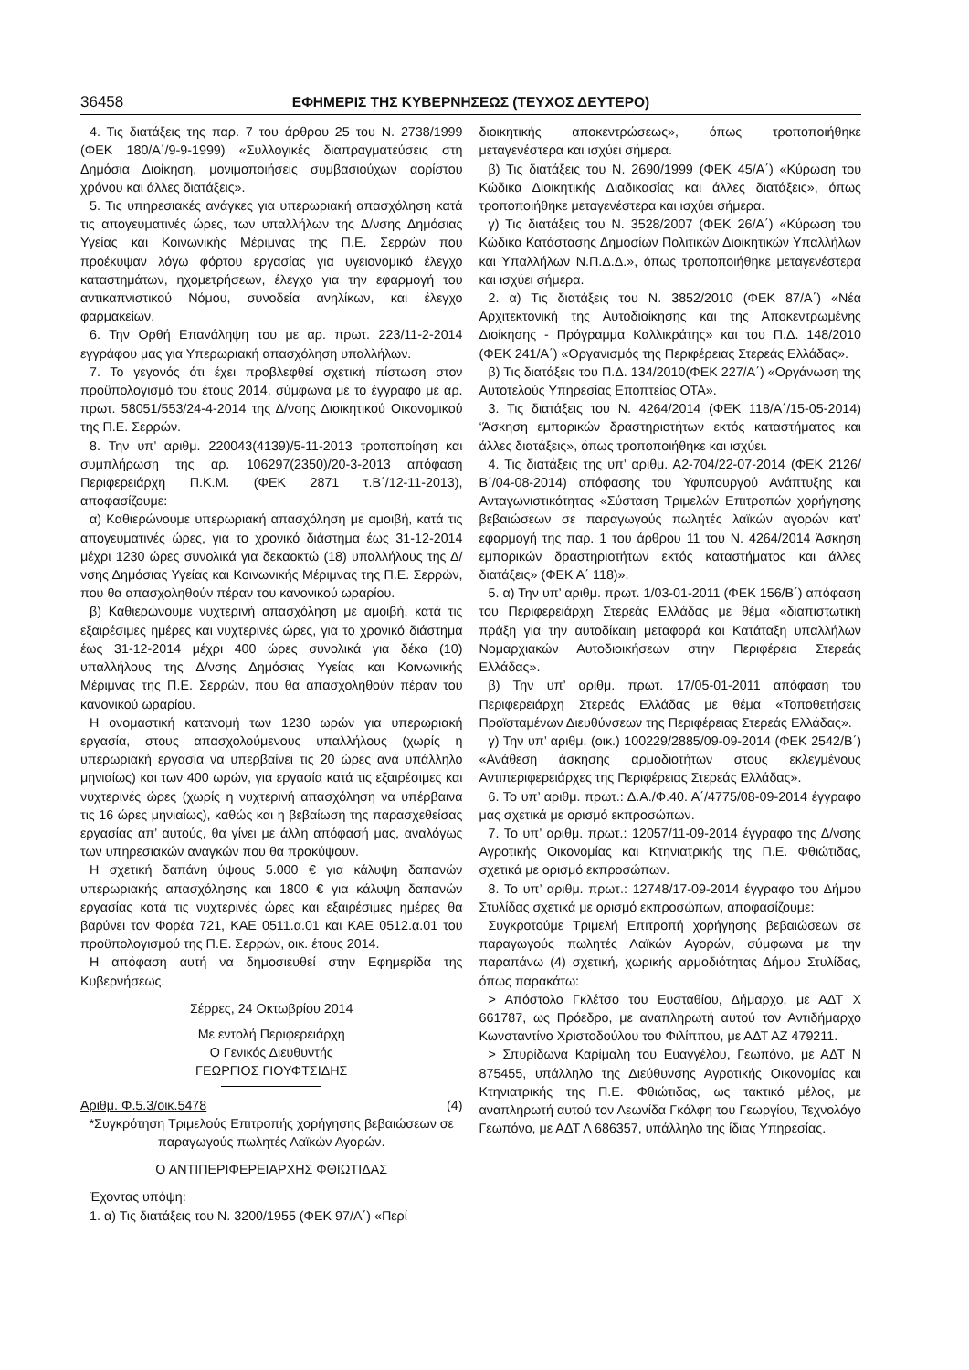36458 ΕΦΗΜΕΡΙΣ ΤΗΣ ΚΥΒΕΡΝΗΣΕΩΣ (ΤΕΥΧΟΣ ΔΕΥΤΕΡΟ)
4. Τις διατάξεις της παρ. 7 του άρθρου 25 του Ν. 2738/1999 (ΦΕΚ 180/Α΄/9-9-1999) «Συλλογικές διαπραγματεύσεις στη Δημόσια Διοίκηση, μονιμοποιήσεις συμβασιούχων αορίστου χρόνου και άλλες διατάξεις».
5. Τις υπηρεσιακές ανάγκες για υπερωριακή απασχόληση κατά τις απογευματινές ώρες, των υπαλλήλων της Δ/νσης Δημόσιας Υγείας και Κοινωνικής Μέριμνας της Π.Ε. Σερρών που προέκυψαν λόγω φόρτου εργασίας για υγειονομικό έλεγχο καταστημάτων, ηχομετρήσεων, έλεγχο για την εφαρμογή του αντικαπνιστικού Νόμου, συνοδεία ανηλίκων, και έλεγχο φαρμακείων.
6. Την Ορθή Επανάληψη του με αρ. πρωτ. 223/11-2-2014 εγγράφου μας για Υπερωριακή απασχόληση υπαλλήλων.
7. Το γεγονός ότι έχει προβλεφθεί σχετική πίστωση στον προϋπολογισμό του έτους 2014, σύμφωνα με το έγγραφο με αρ. πρωτ. 58051/553/24-4-2014 της Δ/νσης Διοικητικού Οικονομικού της Π.Ε. Σερρών.
8. Την υπ’ αριθμ. 220043(4139)/5-11-2013 τροποποίηση και συμπλήρωση της αρ. 106297(2350)/20-3-2013 απόφαση Περιφερειάρχη Π.Κ.Μ. (ΦΕΚ 2871 τ.Β΄/12-11-2013), αποφασίζουμε:
α) Καθιερώνουμε υπερωριακή απασχόληση με αμοιβή, κατά τις απογευματινές ώρες, για το χρονικό διάστημα έως 31-12-2014 μέχρι 1230 ώρες συνολικά για δεκαοκτώ (18) υπαλλήλους της Δ/νσης Δημόσιας Υγείας και Κοινωνικής Μέριμνας της Π.Ε. Σερρών, που θα απασχοληθούν πέραν του κανονικού ωραρίου.
β) Καθιερώνουμε νυχτερινή απασχόληση με αμοιβή, κατά τις εξαιρέσιμες ημέρες και νυχτερινές ώρες, για το χρονικό διάστημα έως 31-12-2014 μέχρι 400 ώρες συνολικά για δέκα (10) υπαλλήλους της Δ/νσης Δημόσιας Υγείας και Κοινωνικής Μέριμνας της Π.Ε. Σερρών, που θα απασχοληθούν πέραν του κανονικού ωραρίου.
Η ονομαστική κατανομή των 1230 ωρών για υπερωριακή εργασία, στους απασχολούμενους υπαλλήλους (χωρίς η υπερωριακή εργασία να υπερβαίνει τις 20 ώρες ανά υπάλληλο μηνιαίως) και των 400 ωρών, για εργασία κατά τις εξαιρέσιμες και νυχτερινές ώρες (χωρίς η νυχτερινή απασχόληση να υπέρβαινα τις 16 ώρες μηνιαίως), καθώς και η βεβαίωση της παρασχεθείσας εργασίας απ’ αυτούς, θα γίνει με άλλη απόφασή μας, αναλόγως των υπηρεσιακών αναγκών που θα προκύψουν.
Η σχετική δαπάνη ύψους 5.000 € για κάλυψη δαπανών υπερωριακής απασχόλησης και 1800 € για κάλυψη δαπανών εργασίας κατά τις νυχτερινές ώρες και εξαιρέσιμες ημέρες θα βαρύνει τον Φορέα 721, ΚΑΕ 0511.α.01 και ΚΑΕ 0512.α.01 του προϋπολογισμού της Π.Ε. Σερρών, οικ. έτους 2014.
Η απόφαση αυτή να δημοσιευθεί στην Εφημερίδα της Κυβερνήσεως.
Σέρρες, 24 Οκτωβρίου 2014
Με εντολή Περιφερειάρχη
Ο Γενικός Διευθυντής
ΓΕΩΡΓΙΟΣ ΓΙΟΥΦΤΣΙΔΗΣ
Αριθμ. Φ.5.3/οικ.5478 (4)
*Συγκρότηση Τριμελούς Επιτροπής χορήγησης βεβαιώσεων σε παραγωγούς πωλητές Λαϊκών Αγορών.
Ο ΑΝΤΙΠΕΡΙΦΕΡΕΙΑΡΧΗΣ ΦΘΙΩΤΙΔΑΣ
Έχοντας υπόψη:
1. α) Τις διατάξεις του Ν. 3200/1955 (ΦΕΚ 97/Α΄) «Περί
διοικητικής αποκεντρώσεως», όπως τροποποιήθηκε μεταγενέστερα και ισχύει σήμερα.
β) Τις διατάξεις του Ν. 2690/1999 (ΦΕΚ 45/Α΄) «Κύρωση του Κώδικα Διοικητικής Διαδικασίας και άλλες διατάξεις», όπως τροποποιήθηκε μεταγενέστερα και ισχύει σήμερα.
γ) Τις διατάξεις του Ν. 3528/2007 (ΦΕΚ 26/Α΄) «Κύρωση του Κώδικα Κατάστασης Δημοσίων Πολιτικών Διοικητικών Υπαλλήλων και Υπαλλήλων Ν.Π.Δ.Δ.», όπως τροποποιήθηκε μεταγενέστερα και ισχύει σήμερα.
2. α) Τις διατάξεις του Ν. 3852/2010 (ΦΕΚ 87/Α΄) «Νέα Αρχιτεκτονική της Αυτοδιοίκησης και της Αποκεντρωμένης Διοίκησης - Πρόγραμμα Καλλικράτης» και του Π.Δ. 148/2010 (ΦΕΚ 241/Α΄) «Οργανισμός της Περιφέρειας Στερεάς Ελλάδας».
β) Τις διατάξεις του Π.Δ. 134/2010(ΦΕΚ 227/Α΄) «Οργάνωση της Αυτοτελούς Υπηρεσίας Εποπτείας ΟΤΑ».
3. Τις διατάξεις του Ν. 4264/2014 (ΦΕΚ 118/Α΄/15-05-2014) ‘Άσκηση εμπορικών δραστηριοτήτων εκτός καταστήματος και άλλες διατάξεις», όπως τροποποιήθηκε και ισχύει.
4. Τις διατάξεις της υπ’ αριθμ. Α2-704/22-07-2014 (ΦΕΚ 2126/Β΄/04-08-2014) απόφασης του Υφυπουργού Ανάπτυξης και Ανταγωνιστικότητας «Σύσταση Τριμελών Επιτροπών χορήγησης βεβαιώσεων σε παραγωγούς πωλητές λαϊκών αγορών κατ’ εφαρμογή της παρ. 1 του άρθρου 11 του Ν. 4264/2014 Άσκηση εμπορικών δραστηριοτήτων εκτός καταστήματος και άλλες διατάξεις» (ΦΕΚ Α΄ 118)».
5. α) Την υπ’ αριθμ. πρωτ. 1/03-01-2011 (ΦΕΚ 156/Β΄) απόφαση του Περιφερειάρχη Στερεάς Ελλάδας με θέμα «διαπιστωτική πράξη για την αυτοδίκαιη μεταφορά και Κατάταξη υπαλλήλων Νομαρχιακών Αυτοδιοικήσεων στην Περιφέρεια Στερεάς Ελλάδας».
β) Την υπ’ αριθμ. πρωτ. 17/05-01-2011 απόφαση του Περιφερειάρχη Στερεάς Ελλάδας με θέμα «Τοποθετήσεις Προϊσταμένων Διευθύνσεων της Περιφέρειας Στερεάς Ελλάδας».
γ) Την υπ’ αριθμ. (οικ.) 100229/2885/09-09-2014 (ΦΕΚ 2542/Β΄) «Ανάθεση άσκησης αρμοδιοτήτων στους εκλεγμένους Αντιπεριφερειάρχες της Περιφέρειας Στερεάς Ελλάδας».
6. Το υπ’ αριθμ. πρωτ.: Δ.Α./Φ.40. Α΄/4775/08-09-2014 έγγραφο μας σχετικά με ορισμό εκπροσώπων.
7. Το υπ’ αριθμ. πρωτ.: 12057/11-09-2014 έγγραφο της Δ/νσης Αγροτικής Οικονομίας και Κτηνιατρικής της Π.Ε. Φθιώτιδας, σχετικά με ορισμό εκπροσώπων.
8. Το υπ’ αριθμ. πρωτ.: 12748/17-09-2014 έγγραφο του Δήμου Στυλίδας σχετικά με ορισμό εκπροσώπων, αποφασίζουμε:
Συγκροτούμε Τριμελή Επιτροπή χορήγησης βεβαιώσεων σε παραγωγούς πωλητές Λαϊκών Αγορών, σύμφωνα με την παραπάνω (4) σχετική, χωρικής αρμοδιότητας Δήμου Στυλίδας, όπως παρακάτω:
> Απόστολο Γκλέτσο του Ευσταθίου, Δήμαρχο, με ΑΔΤ Χ 661787, ως Πρόεδρο, με αναπληρωτή αυτού τον Αντιδήμαρχο Κωνσταντίνο Χριστοδούλου του Φιλίππου, με ΑΔΤ ΑΖ 479211.
> Σπυρίδωνα Καρίμαλη του Ευαγγέλου, Γεωπόνο, με ΑΔΤ Ν 875455, υπάλληλο της Διεύθυνσης Αγροτικής Οικονομίας και Κτηνιατρικής της Π.Ε. Φθιώτιδας, ως τακτικό μέλος, με αναπληρωτή αυτού τον Λεωνίδα Γκόλφη του Γεωργίου, Τεχνολόγο Γεωπόνο, με ΑΔΤ Λ 686357, υπάλληλο της ίδιας Υπηρεσίας.